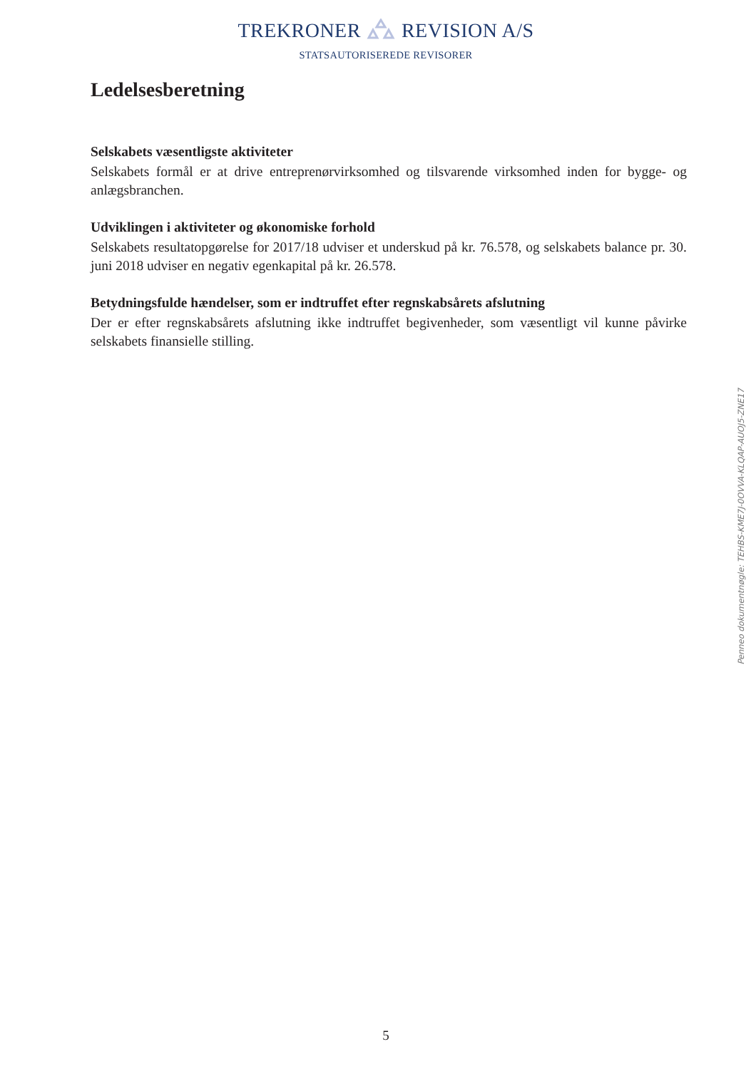TREKRONER REVISION A/S
STATSAUTORISEREDE REVISORER
Ledelsesberetning
Selskabets væsentligste aktiviteter
Selskabets formål er at drive entreprenørvirksomhed og tilsvarende virksomhed inden for bygge- og anlægsbranchen.
Udviklingen i aktiviteter og økonomiske forhold
Selskabets resultatopgørelse for 2017/18 udviser et underskud på kr. 76.578, og selskabets balance pr. 30. juni 2018 udviser en negativ egenkapital på kr. 26.578.
Betydningsfulde hændelser, som er indtruffet efter regnskabsårets afslutning
Der er efter regnskabsårets afslutning ikke indtruffet begivenheder, som væsentligt vil kunne påvirke selskabets finansielle stilling.
5
Penneo dokumentnøgle: TEHBS-KME7J-0OVVA-KLQAP-AUOJ5-ZNE17